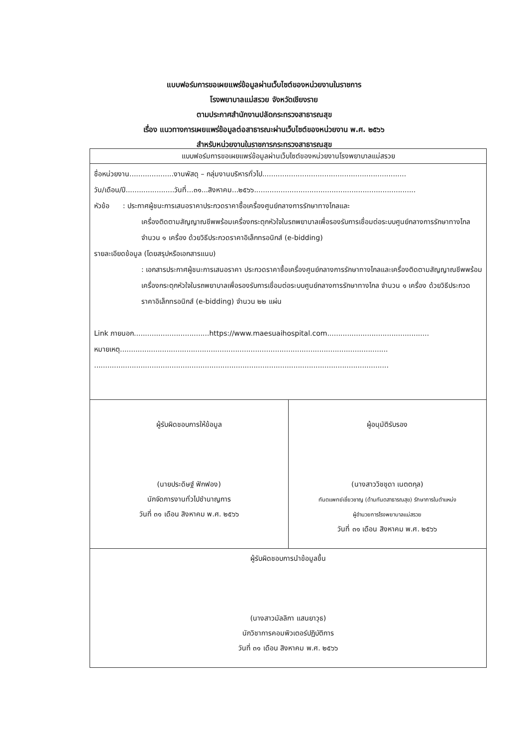แบบฟอร์มการขอเผยแพร่ข้อมูลผ่านเว็บไซต์ของหน่วยงานในราชการ
โรงพยาบาลแม่สรวย จังหวัดเชียงราย
ตามประกาศสำนักงานปลัดกระทรวงสาธารณสุข
เรื่อง แนวทางการเผยแพร่ข้อมูลต่อสาธารณะผ่านเว็บไซต์ของหน่วยงาน พ.ศ. ๒๕๖๖
สำหรับหน่วยงานในราชการกระทรวงสาธารณสุข
| แบบฟอร์มการขอเผยแพร่ข้อมูลผ่านเว็บไซต์ของหน่วยงานโรงพยาบาลแม่สรวย | |
| ชื่อหน่วยงาน....................งานพัสดุ – กลุ่มงานบริหารทั่วไป................................................................. วัน/เดือน/ปี......................วันที่...๓๑...สิงหาคม...๒๕๖๖......................................................................... หัวข้อ : ประกาศผู้ชนะการเสนอราคาประกวดราคาซื้อเครื่องศูนย์กลางการรักษาทางไกลและ เครื่องติดตามสัญญาณชีพพร้อมเครื่องกระตุกหัวใจในรถพยาบาลเพื่อรองรับการเชื่อมต่อระบบศูนย์กลางการรักษาทางไกล จำนวน ๑ เครื่อง ด้วยวิธีประกวดราคาอิเล็กทรอนิกส์ (e-bidding) รายละเอียดข้อมูล (โดยสรุปหรือเอกสารแนบ) : เอกสารประกาศผู้ชนะการเสนอราคา ประกวดราคาซื้อเครื่องศูนย์กลางการรักษาทางไกลและเครื่องติดตามสัญญาณชีพพร้อมเครื่องกระตุกหัวใจในรถพยาบาลเพื่อรองรับการเชื่อมต่อระบบศูนย์กลางการรักษาทางไกล จำนวน ๑ เครื่อง ด้วยวิธีประกวดราคาอิเล็กทรอนิกส์ (e-bidding) จำนวน ๒๒ แผ่น Link ภายนอก..................................https://www.maesuaihospital.com.............................................. หมายเหตุ......................................................................................................................... ..................................................................................................................................... | |
| ผู้รับผิดชอบการให้ข้อมูล (นายประดิษฐ์ ฟักฟอง) นักจัดการงานทั่วไปชำนาญการ วันที่ ๓๑ เดือน สิงหาคม พ.ศ. ๒๕๖๖ | ผู้อนุมัติรับรอง (นางสาววิชชุดา เนตตกุล) ทันตแพทย์เชี่ยวชาญ (ด้านทันตสาธารณสุข) รักษาการในตำแหน่ง ผู้อำนวยการโรงพยาบาลแม่สรวย วันที่ ๓๑ เดือน สิงหาคม พ.ศ. ๒๕๖๖ |
| ผู้รับผิดชอบการนำข้อมูลขึ้น (นางสาวมัลลิกา แสนยาวุธ) นักวิชาการคอมพิวเตอร์ปฏิบัติการ วันที่ ๓๑ เดือน สิงหาคม พ.ศ. ๒๕๖๖ | |